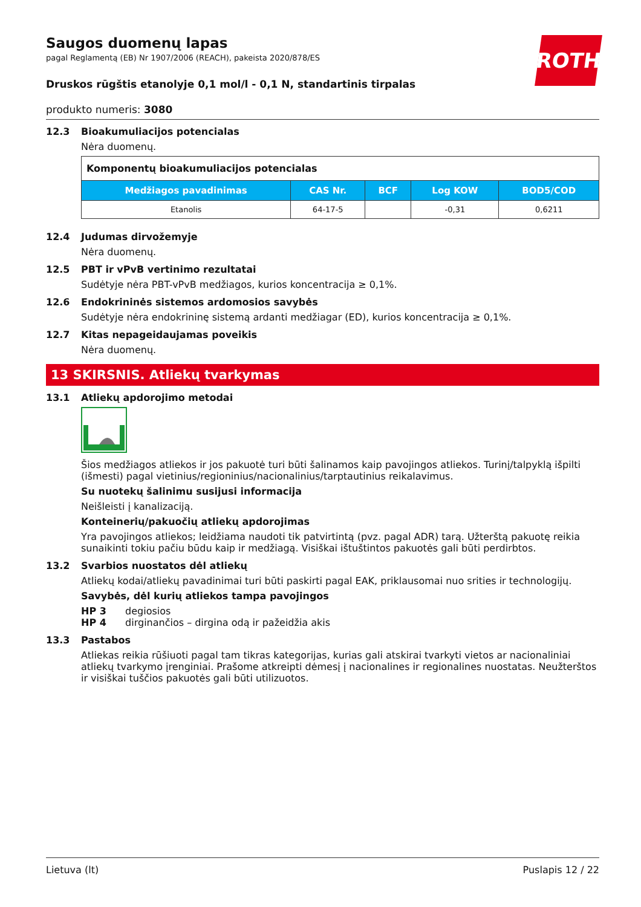ROTH
Saugos duomenų lapas
pagal Reglamentą (EB) Nr 1907/2006 (REACH), pakeista 2020/878/ES
Druskos rūgštis etanolyje 0,1 mol/l - 0,1 N, standartinis tirpalas
produkto numeris: 3080
12.3 Bioakumuliacijos potencialas
Nėra duomenų.
| Komponentų bioakumuliacijos potencialas | | | | |
| --- | --- | --- | --- | --- |
| Medžiagos pavadinimas | CAS Nr. | BCF | Log KOW | BOD5/COD |
| Etanolis | 64-17-5 | | -0,31 | 0,6211 |
12.4 Judumas dirvožemyje
Nėra duomenų.
12.5 PBT ir vPvB vertinimo rezultatai
Sudėtyje nėra PBT-vPvB medžiagos, kurios koncentracija ≥ 0,1%.
12.6 Endokrininės sistemos ardomosios savybės
Sudėtyje nėra endokrininę sistemą ardanti medžiagar (ED), kurios koncentracija ≥ 0,1%.
12.7 Kitas nepageidaujamas poveikis
Nėra duomenų.
13 SKIRSNIS. Atliekų tvarkymas
13.1 Atliekų apdorojimo metodai
Šios medžiagos atliekos ir jos pakuotė turi būti šalinamos kaip pavojingos atliekos. Turinį/talpyklą išpilti (išmesti) pagal vietinius/regioninius/nacionalinius/tarptautinius reikalavimus.
Su nuotekų šalinimu susijusi informacija
Neišleisti į kanalizaciją.
Konteinerių/pakuočių atliekų apdorojimas
Yra pavojingos atliekos; leidžiama naudoti tik patvirtintą (pvz. pagal ADR) tarą. Užterštą pakuotę reikia sunaikinti tokiu pačiu būdu kaip ir medžiagą. Visiškai ištuštintos pakuotės gali būti perdirbtos.
13.2 Svarbios nuostatos dėl atliekų
Atliekų kodai/atliekų pavadinimai turi būti paskirti pagal EAK, priklausomai nuo srities ir technologijų.
Savybės, dėl kurių atliekos tampa pavojingos
HP 3 degiosios
HP 4 dirginančios – dirgina odą ir pažeidžia akis
13.3 Pastabos
Atliekas reikia rūšiuoti pagal tam tikras kategorijas, kurias gali atskirai tvarkyti vietos ar nacionaliniai atliekų tvarkymo įrenginiai. Prašome atkreipti dėmesį į nacionalines ir regionalines nuostatas. Neužterštos ir visiškai tuščios pakuotės gali būti utilizuotos.
Lietuva (lt) Puslapis 12 / 22